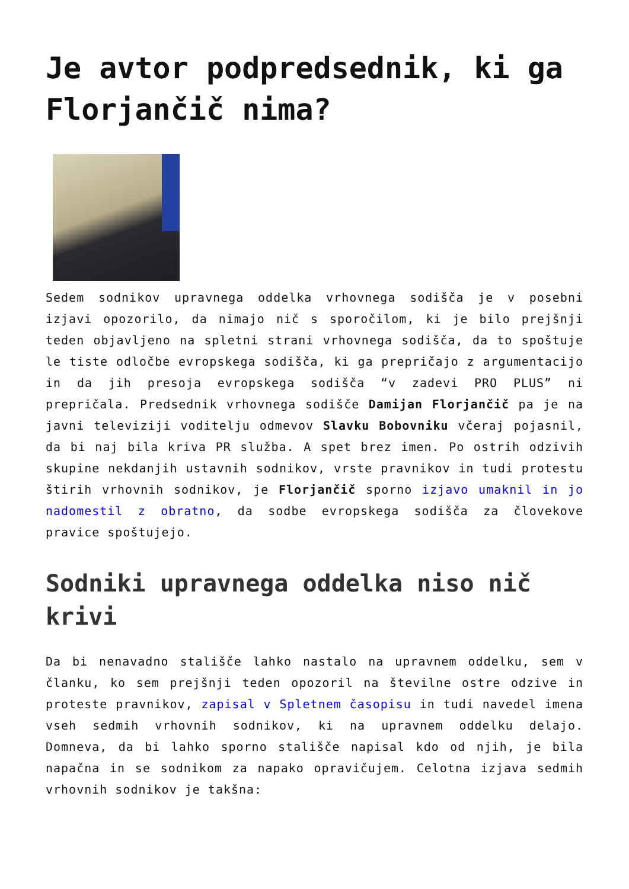Je avtor podpredsednik, ki ga Florjančič nima?
Sedem sodnikov upravnega oddelka vrhovnega sodišča je v posebni izjavi opozorilo, da nimajo nič s sporočilom, ki je bilo prejšnji teden objavljeno na spletni strani vrhovnega sodišča, da to spoštuje le tiste odločbe evropskega sodišča, ki ga prepričajo z argumentacijo in da jih presoja evropskega sodišča “v zadevi PRO PLUS” ni prepričala. Predsednik vrhovnega sodišče Damijan Florjančič pa je na javni televiziji voditelju odmevov Slavku Bobovniku včeraj pojasnil, da bi naj bila kriva PR služba. A spet brez imen. Po ostrih odzivih skupine nekdanjih ustavnih sodnikov, vrste pravnikov in tudi protestu štirih vrhovnih sodnikov, je Florjančič sporno izjavo umaknil in jo nadomestil z obratno, da sodbe evropskega sodišča za človekove pravice spoštujejo.
Sodniki upravnega oddelka niso nič krivi
Da bi nenavadno stališče lahko nastalo na upravnem oddelku, sem v članku, ko sem prejšnji teden opozoril na številne ostre odzive in proteste pravnikov, zapisal v Spletnem časopisu in tudi navedel imena vseh sedmih vrhovnih sodnikov, ki na upravnem oddelku delajo. Domneva, da bi lahko sporno stališče napisal kdo od njih, je bila napačna in se sodnikom za napako opravičujem. Celotna izjava sedmih vrhovnih sodnikov je takšna: